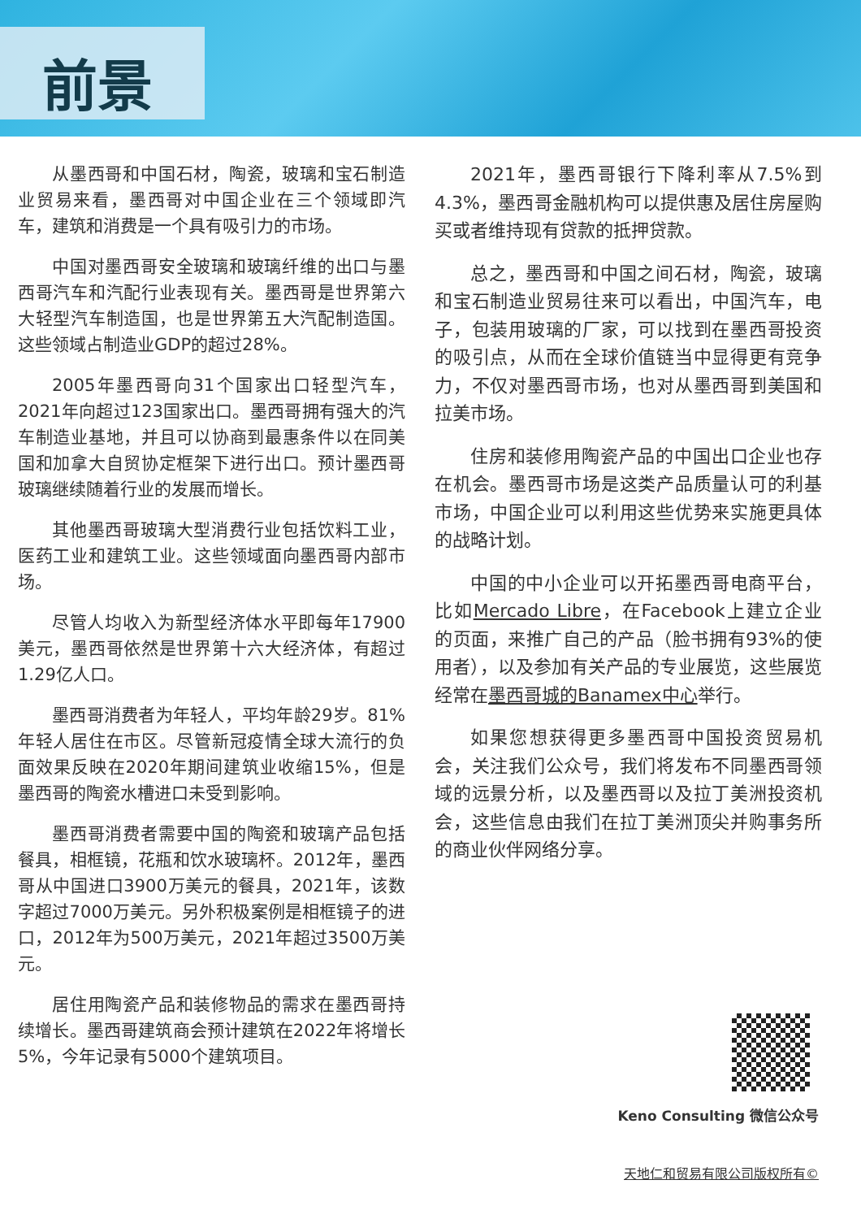前景
从墨西哥和中国石材，陶瓷，玻璃和宝石制造业贸易来看，墨西哥对中国企业在三个领域即汽车，建筑和消费是一个具有吸引力的市场。
中国对墨西哥安全玻璃和玻璃纤维的出口与墨西哥汽车和汽配行业表现有关。墨西哥是世界第六大轻型汽车制造国，也是世界第五大汽配制造国。这些领域占制造业GDP的超过28%。
2005年墨西哥向31个国家出口轻型汽车，2021年向超过123国家出口。墨西哥拥有强大的汽车制造业基地，并且可以协商到最惠条件以在同美国和加拿大自贸协定框架下进行出口。预计墨西哥玻璃继续随着行业的发展而增长。
其他墨西哥玻璃大型消费行业包括饮料工业，医药工业和建筑工业。这些领域面向墨西哥内部市场。
尽管人均收入为新型经济体水平即每年17900美元，墨西哥依然是世界第十六大经济体，有超过1.29亿人口。
墨西哥消费者为年轻人，平均年龄29岁。81%年轻人居住在市区。尽管新冠疫情全球大流行的负面效果反映在2020年期间建筑业收缩15%，但是墨西哥的陶瓷水槽进口未受到影响。
墨西哥消费者需要中国的陶瓷和玻璃产品包括餐具，相框镜，花瓶和饮水玻璃杯。2012年，墨西哥从中国进口3900万美元的餐具，2021年，该数字超过7000万美元。另外积极案例是相框镜子的进口，2012年为500万美元，2021年超过3500万美元。
居住用陶瓷产品和装修物品的需求在墨西哥持续增长。墨西哥建筑商会预计建筑在2022年将增长5%，今年记录有5000个建筑项目。
2021年，墨西哥银行下降利率从7.5%到4.3%，墨西哥金融机构可以提供惠及居住房屋购买或者维持现有贷款的抵押贷款。
总之，墨西哥和中国之间石材，陶瓷，玻璃和宝石制造业贸易往来可以看出，中国汽车，电子，包装用玻璃的厂家，可以找到在墨西哥投资的吸引点，从而在全球价值链当中显得更有竞争力，不仅对墨西哥市场，也对从墨西哥到美国和拉美市场。
住房和装修用陶瓷产品的中国出口企业也存在机会。墨西哥市场是这类产品质量认可的利基市场，中国企业可以利用这些优势来实施更具体的战略计划。
中国的中小企业可以开拓墨西哥电商平台，比如Mercado Libre，在Facebook上建立企业的页面，来推广自己的产品（脸书拥有93%的使用者），以及参加有关产品的专业展览，这些展览经常在墨西哥城的Banamex中心举行。
如果您想获得更多墨西哥中国投资贸易机会，关注我们公众号，我们将发布不同墨西哥领域的远景分析，以及墨西哥以及拉丁美洲投资机会，这些信息由我们在拉丁美洲顶尖并购事务所的商业伙伴网络分享。
Keno Consulting 微信公众号
天地仁和贸易有限公司版权所有©